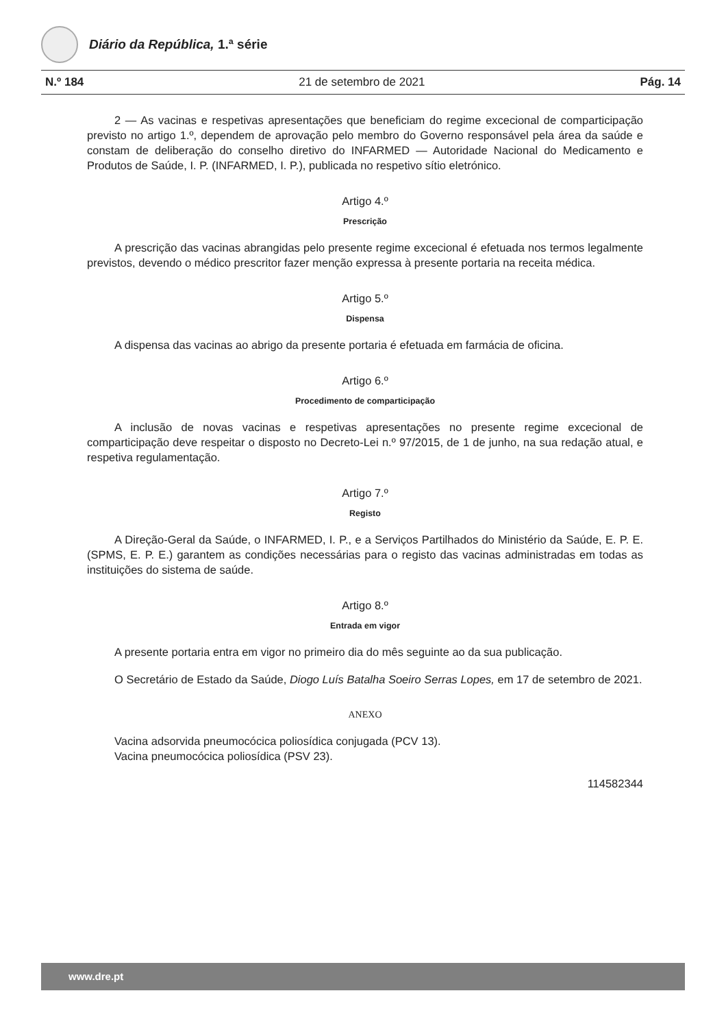Diário da República, 1.ª série
N.º 184 21 de setembro de 2021 Pág. 14
2 — As vacinas e respetivas apresentações que beneficiam do regime excecional de comparticipação previsto no artigo 1.º, dependem de aprovação pelo membro do Governo responsável pela área da saúde e constam de deliberação do conselho diretivo do INFARMED — Autoridade Nacional do Medicamento e Produtos de Saúde, I. P. (INFARMED, I. P.), publicada no respetivo sítio eletrónico.
Artigo 4.º
Prescrição
A prescrição das vacinas abrangidas pelo presente regime excecional é efetuada nos termos legalmente previstos, devendo o médico prescritor fazer menção expressa à presente portaria na receita médica.
Artigo 5.º
Dispensa
A dispensa das vacinas ao abrigo da presente portaria é efetuada em farmácia de oficina.
Artigo 6.º
Procedimento de comparticipação
A inclusão de novas vacinas e respetivas apresentações no presente regime excecional de comparticipação deve respeitar o disposto no Decreto-Lei n.º 97/2015, de 1 de junho, na sua redação atual, e respetiva regulamentação.
Artigo 7.º
Registo
A Direção-Geral da Saúde, o INFARMED, I. P., e a Serviços Partilhados do Ministério da Saúde, E. P. E. (SPMS, E. P. E.) garantem as condições necessárias para o registo das vacinas administradas em todas as instituições do sistema de saúde.
Artigo 8.º
Entrada em vigor
A presente portaria entra em vigor no primeiro dia do mês seguinte ao da sua publicação.
O Secretário de Estado da Saúde, Diogo Luís Batalha Soeiro Serras Lopes, em 17 de setembro de 2021.
ANEXO
Vacina adsorvida pneumocócica poliosídica conjugada (PCV 13).
Vacina pneumocócica poliosídica (PSV 23).
114582344
www.dre.pt